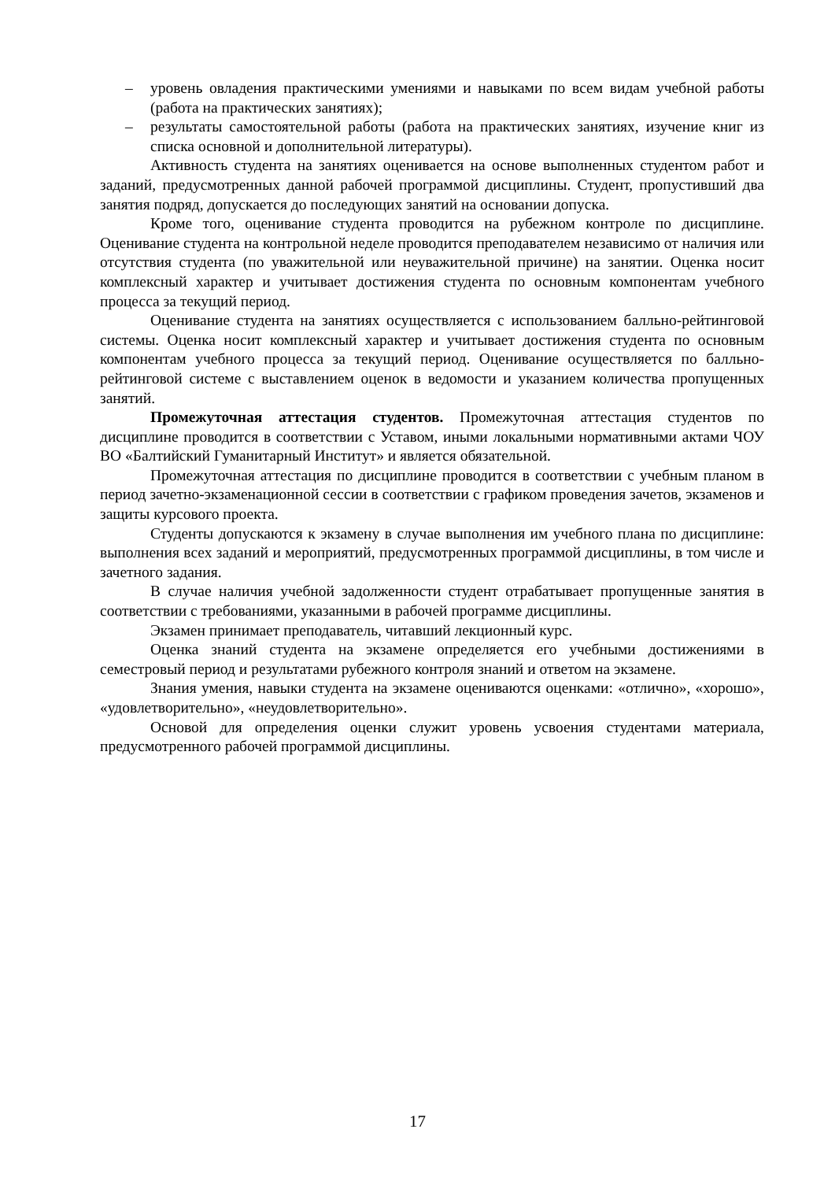– уровень овладения практическими умениями и навыками по всем видам учебной работы (работа на практических занятиях);
– результаты самостоятельной работы (работа на практических занятиях, изучение книг из списка основной и дополнительной литературы).
Активность студента на занятиях оценивается на основе выполненных студентом работ и заданий, предусмотренных данной рабочей программой дисциплины. Студент, пропустивший два занятия подряд, допускается до последующих занятий на основании допуска.
Кроме того, оценивание студента проводится на рубежном контроле по дисциплине. Оценивание студента на контрольной неделе проводится преподавателем независимо от наличия или отсутствия студента (по уважительной или неуважительной причине) на занятии. Оценка носит комплексный характер и учитывает достижения студента по основным компонентам учебного процесса за текущий период.
Оценивание студента на занятиях осуществляется с использованием балльно-рейтинговой системы. Оценка носит комплексный характер и учитывает достижения студента по основным компонентам учебного процесса за текущий период. Оценивание осуществляется по балльно-рейтинговой системе с выставлением оценок в ведомости и указанием количества пропущенных занятий.
Промежуточная аттестация студентов. Промежуточная аттестация студентов по дисциплине проводится в соответствии с Уставом, иными локальными нормативными актами ЧОУ ВО «Балтийский Гуманитарный Институт» и является обязательной.
Промежуточная аттестация по дисциплине проводится в соответствии с учебным планом в период зачетно-экзаменационной сессии в соответствии с графиком проведения зачетов, экзаменов и защиты курсового проекта.
Студенты допускаются к экзамену в случае выполнения им учебного плана по дисциплине: выполнения всех заданий и мероприятий, предусмотренных программой дисциплины, в том числе и зачетного задания.
В случае наличия учебной задолженности студент отрабатывает пропущенные занятия в соответствии с требованиями, указанными в рабочей программе дисциплины.
Экзамен принимает преподаватель, читавший лекционный курс.
Оценка знаний студента на экзамене определяется его учебными достижениями в семестровый период и результатами рубежного контроля знаний и ответом на экзамене.
Знания умения, навыки студента на экзамене оцениваются оценками: «отлично», «хорошо», «удовлетворительно», «неудовлетворительно».
Основой для определения оценки служит уровень усвоения студентами материала, предусмотренного рабочей программой дисциплины.
17